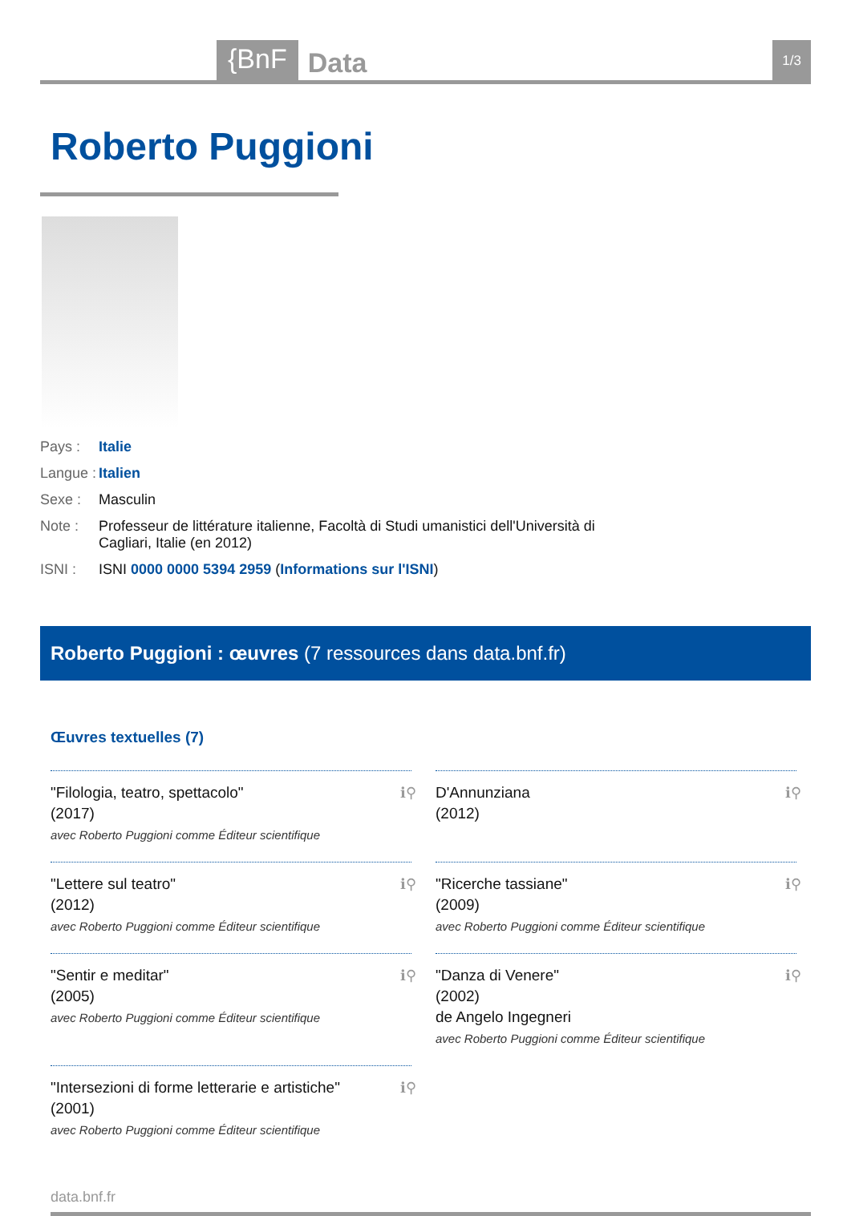{BnF Data 1/3
Roberto Puggioni
Pays : Italie
Langue : Italien
Sexe : Masculin
Note : Professeur de littérature italienne, Facoltà di Studi umanistici dell'Università di Cagliari, Italie (en 2012)
ISNI : ISNI 0000 0000 5394 2959 (Informations sur l'ISNI)
Roberto Puggioni : œuvres (7 ressources dans data.bnf.fr)
Œuvres textuelles (7)
"Filologia, teatro, spettacolo"
(2017)
avec Roberto Puggioni comme Éditeur scientifique
ℹ⚲
D'Annunziana
(2012)
ℹ⚲
"Lettere sul teatro"
(2012)
avec Roberto Puggioni comme Éditeur scientifique
ℹ⚲
"Ricerche tassiane"
(2009)
avec Roberto Puggioni comme Éditeur scientifique
ℹ⚲
"Sentir e meditar"
(2005)
avec Roberto Puggioni comme Éditeur scientifique
ℹ⚲
"Danza di Venere"
(2002)
de Angelo Ingegneri
avec Roberto Puggioni comme Éditeur scientifique
ℹ⚲
"Intersezioni di forme letterarie e artistiche"
(2001)
avec Roberto Puggioni comme Éditeur scientifique
ℹ⚲
data.bnf.fr